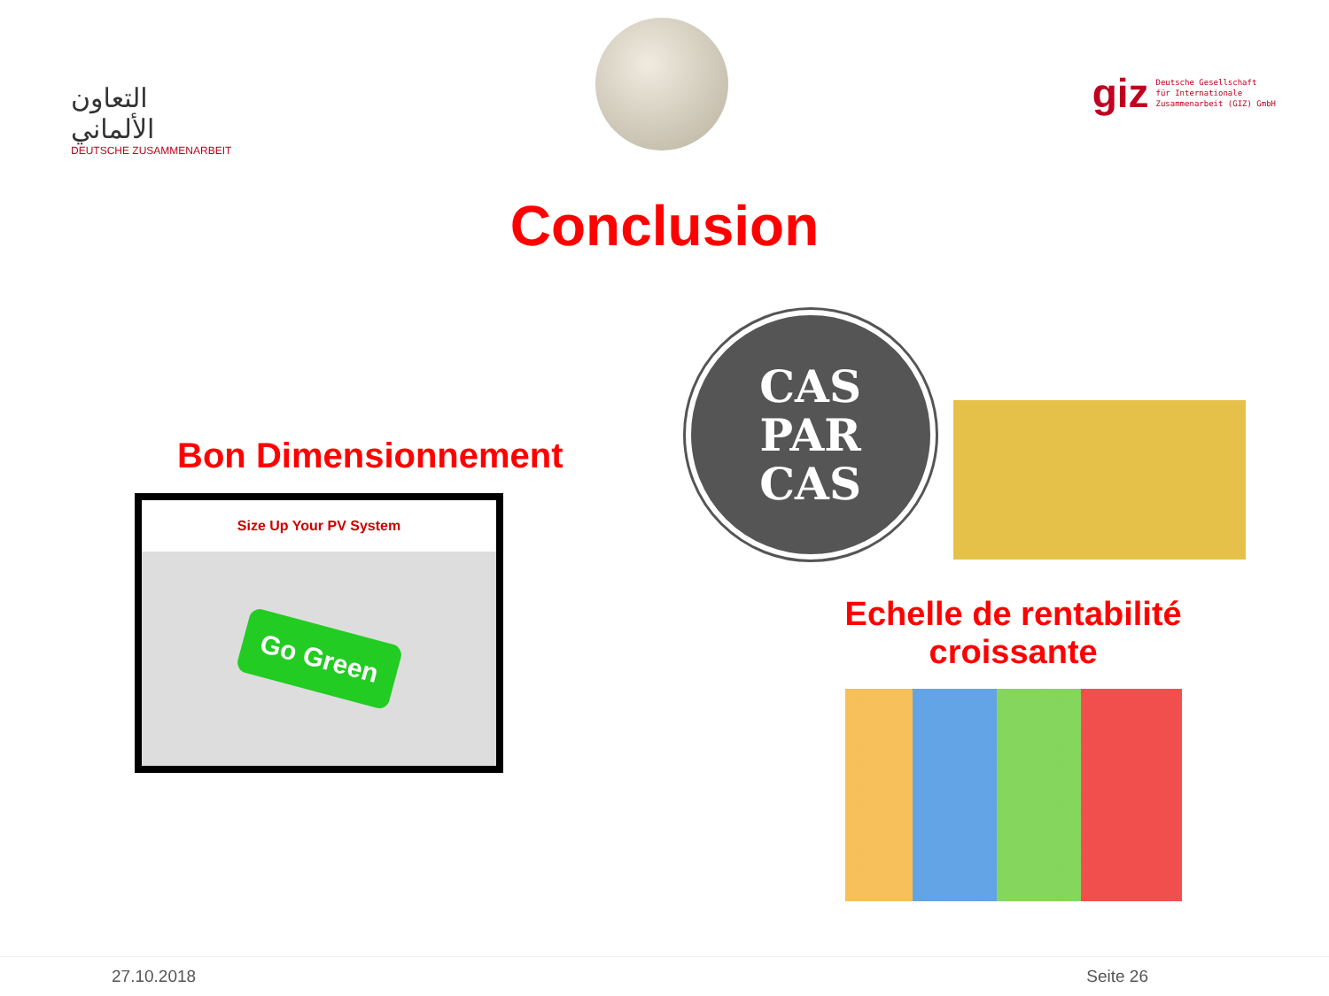التعاون
الألماني
DEUTSCHE ZUSAMMENARBEIT
giz Deutsche Gesellschaft
für Internationale
Zusammenarbeit (GIZ) GmbH
Conclusion
Bon Dimensionnement
Size Up Your PV System
Go Green
CAS
PAR
CAS
Echelle de rentabilité croissante
27.10.2018 Seite 26